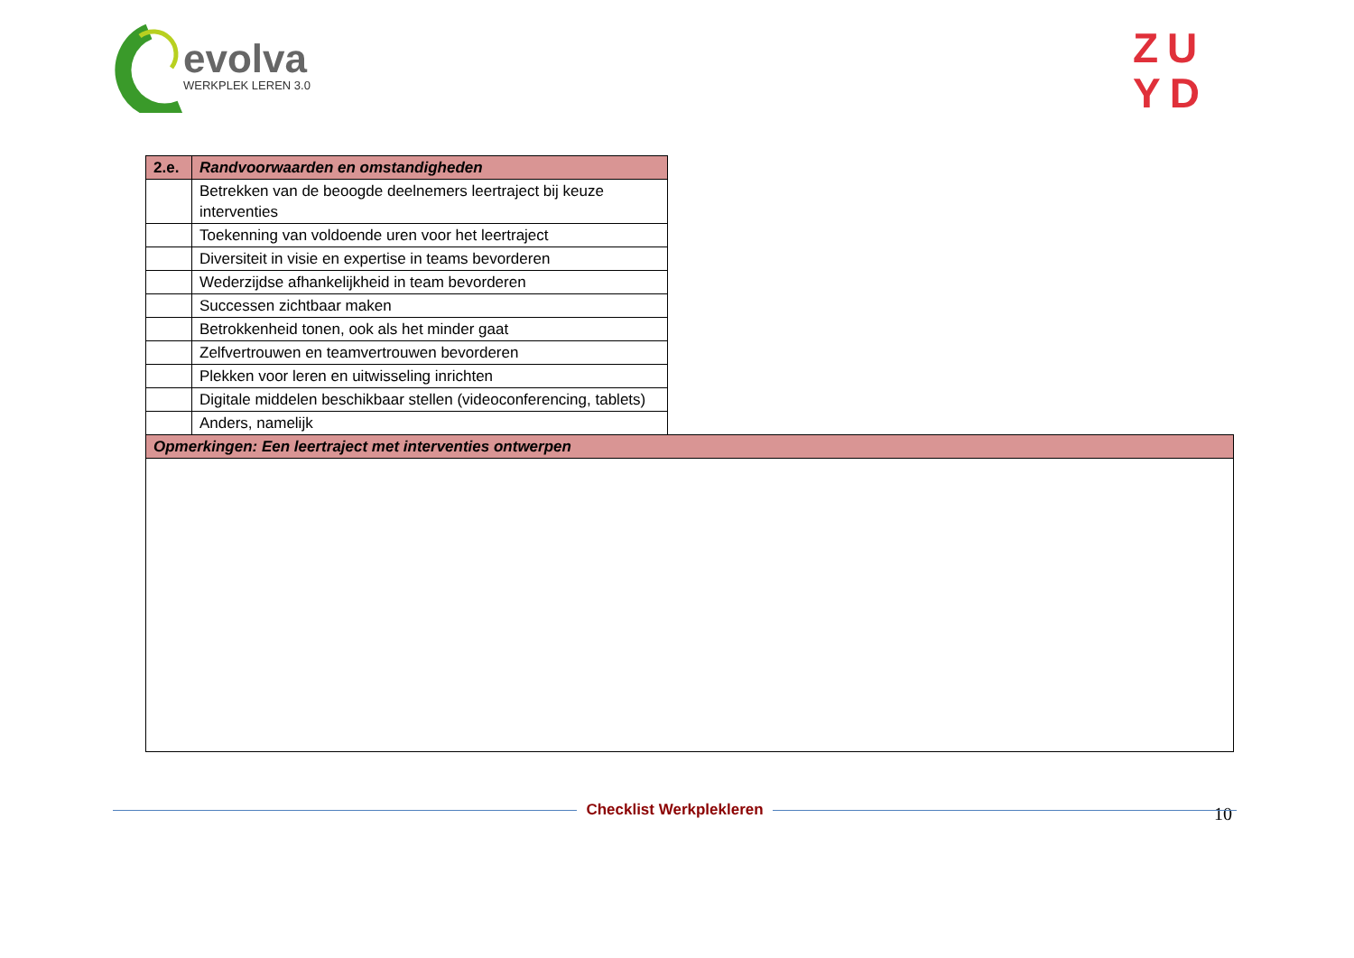evolva
WERKPLEK LEREN 3.0
ZU
YD
| 2.e. | Randvoorwaarden en omstandigheden | |
| | Betrekken van de beoogde deelnemers leertraject bij keuze interventies | |
| | Toekenning van voldoende uren voor het leertraject | |
| | Diversiteit in visie en expertise in teams bevorderen | |
| | Wederzijdse afhankelijkheid in team bevorderen | |
| | Successen zichtbaar maken | |
| | Betrokkenheid tonen, ook als het minder gaat | |
| | Zelfvertrouwen en teamvertrouwen bevorderen | |
| | Plekken voor leren en uitwisseling inrichten | |
| | Digitale middelen beschikbaar stellen (videoconferencing, tablets) | |
| | Anders, namelijk | |
| Opmerkingen: Een leertraject met interventies ontwerpen | | |
10
Checklist Werkplekleren